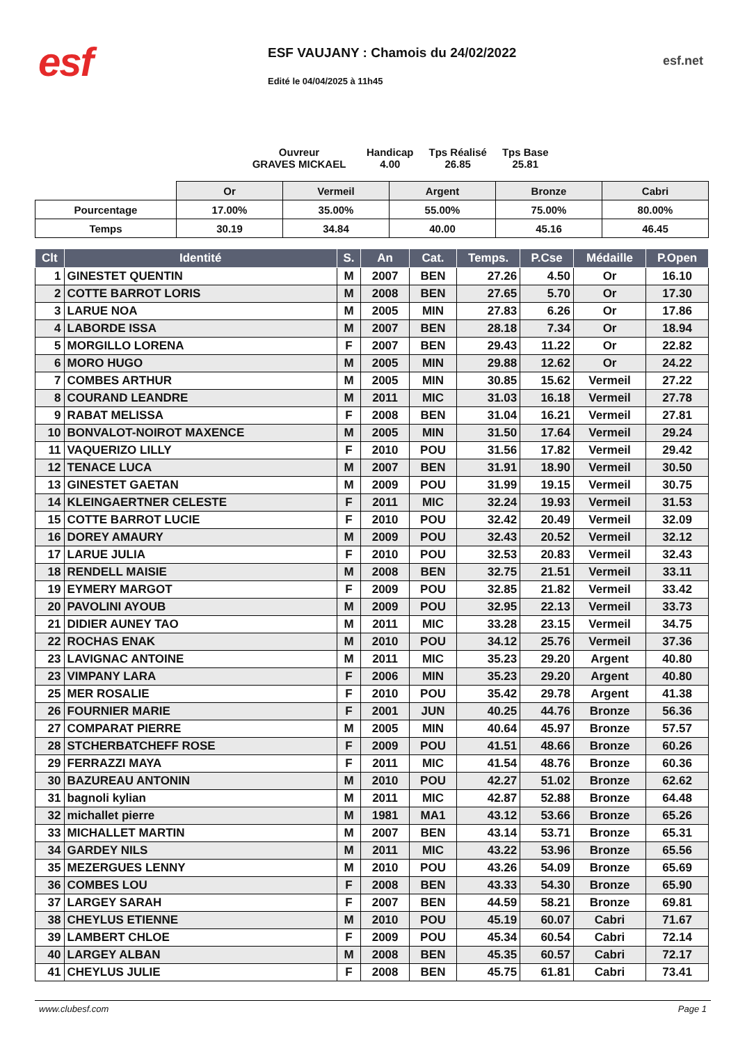esf
ESF VAUJANY : Chamois du 24/02/2022
Edité le 04/04/2025 à 11h45
esf.net
Ouvreur
GRAVES MICKAEL
Handicap
4.00
Tps Réalisé
26.85
Tps Base
25.81
| | Or | Vermeil | Argent | Bronze | Cabri |
| Pourcentage | 17.00% | 35.00% | 55.00% | 75.00% | 80.00% |
| Temps | 30.19 | 34.84 | 40.00 | 45.16 | 46.45 |
| Clt | Identité | S. | An | Cat. | Temps. | P.Cse | Médaille | P.Open |
| --- | --- | --- | --- | --- | --- | --- | --- | --- |
| 1 | GINESTET QUENTIN | M | 2007 | BEN | 27.26 | 4.50 | Or | 16.10 |
| 2 | COTTE BARROT LORIS | M | 2008 | BEN | 27.65 | 5.70 | Or | 17.30 |
| 3 | LARUE NOA | M | 2005 | MIN | 27.83 | 6.26 | Or | 17.86 |
| 4 | LABORDE ISSA | M | 2007 | BEN | 28.18 | 7.34 | Or | 18.94 |
| 5 | MORGILLO LORENA | F | 2007 | BEN | 29.43 | 11.22 | Or | 22.82 |
| 6 | MORO HUGO | M | 2005 | MIN | 29.88 | 12.62 | Or | 24.22 |
| 7 | COMBES ARTHUR | M | 2005 | MIN | 30.85 | 15.62 | Vermeil | 27.22 |
| 8 | COURAND LEANDRE | M | 2011 | MIC | 31.03 | 16.18 | Vermeil | 27.78 |
| 9 | RABAT MELISSA | F | 2008 | BEN | 31.04 | 16.21 | Vermeil | 27.81 |
| 10 | BONVALOT-NOIROT MAXENCE | M | 2005 | MIN | 31.50 | 17.64 | Vermeil | 29.24 |
| 11 | VAQUERIZO LILLY | F | 2010 | POU | 31.56 | 17.82 | Vermeil | 29.42 |
| 12 | TENACE LUCA | M | 2007 | BEN | 31.91 | 18.90 | Vermeil | 30.50 |
| 13 | GINESTET GAETAN | M | 2009 | POU | 31.99 | 19.15 | Vermeil | 30.75 |
| 14 | KLEINGAERTNER CELESTE | F | 2011 | MIC | 32.24 | 19.93 | Vermeil | 31.53 |
| 15 | COTTE BARROT LUCIE | F | 2010 | POU | 32.42 | 20.49 | Vermeil | 32.09 |
| 16 | DOREY AMAURY | M | 2009 | POU | 32.43 | 20.52 | Vermeil | 32.12 |
| 17 | LARUE JULIA | F | 2010 | POU | 32.53 | 20.83 | Vermeil | 32.43 |
| 18 | RENDELL MAISIE | M | 2008 | BEN | 32.75 | 21.51 | Vermeil | 33.11 |
| 19 | EYMERY MARGOT | F | 2009 | POU | 32.85 | 21.82 | Vermeil | 33.42 |
| 20 | PAVOLINI AYOUB | M | 2009 | POU | 32.95 | 22.13 | Vermeil | 33.73 |
| 21 | DIDIER AUNEY TAO | M | 2011 | MIC | 33.28 | 23.15 | Vermeil | 34.75 |
| 22 | ROCHAS ENAK | M | 2010 | POU | 34.12 | 25.76 | Vermeil | 37.36 |
| 23 | LAVIGNAC ANTOINE | M | 2011 | MIC | 35.23 | 29.20 | Argent | 40.80 |
| 23 | VIMPANY LARA | F | 2006 | MIN | 35.23 | 29.20 | Argent | 40.80 |
| 25 | MER ROSALIE | F | 2010 | POU | 35.42 | 29.78 | Argent | 41.38 |
| 26 | FOURNIER MARIE | F | 2001 | JUN | 40.25 | 44.76 | Bronze | 56.36 |
| 27 | COMPARAT PIERRE | M | 2005 | MIN | 40.64 | 45.97 | Bronze | 57.57 |
| 28 | STCHERBATCHEFF ROSE | F | 2009 | POU | 41.51 | 48.66 | Bronze | 60.26 |
| 29 | FERRAZZI MAYA | F | 2011 | MIC | 41.54 | 48.76 | Bronze | 60.36 |
| 30 | BAZUREAU ANTONIN | M | 2010 | POU | 42.27 | 51.02 | Bronze | 62.62 |
| 31 | bagnoli kylian | M | 2011 | MIC | 42.87 | 52.88 | Bronze | 64.48 |
| 32 | michallet pierre | M | 1981 | MA1 | 43.12 | 53.66 | Bronze | 65.26 |
| 33 | MICHALLET MARTIN | M | 2007 | BEN | 43.14 | 53.71 | Bronze | 65.31 |
| 34 | GARDEY NILS | M | 2011 | MIC | 43.22 | 53.96 | Bronze | 65.56 |
| 35 | MEZERGUES LENNY | M | 2010 | POU | 43.26 | 54.09 | Bronze | 65.69 |
| 36 | COMBES LOU | F | 2008 | BEN | 43.33 | 54.30 | Bronze | 65.90 |
| 37 | LARGEY SARAH | F | 2007 | BEN | 44.59 | 58.21 | Bronze | 69.81 |
| 38 | CHEYLUS ETIENNE | M | 2010 | POU | 45.19 | 60.07 | Cabri | 71.67 |
| 39 | LAMBERT CHLOE | F | 2009 | POU | 45.34 | 60.54 | Cabri | 72.14 |
| 40 | LARGEY ALBAN | M | 2008 | BEN | 45.35 | 60.57 | Cabri | 72.17 |
| 41 | CHEYLUS JULIE | F | 2008 | BEN | 45.75 | 61.81 | Cabri | 73.41 |
www.clubesf.com Page 1